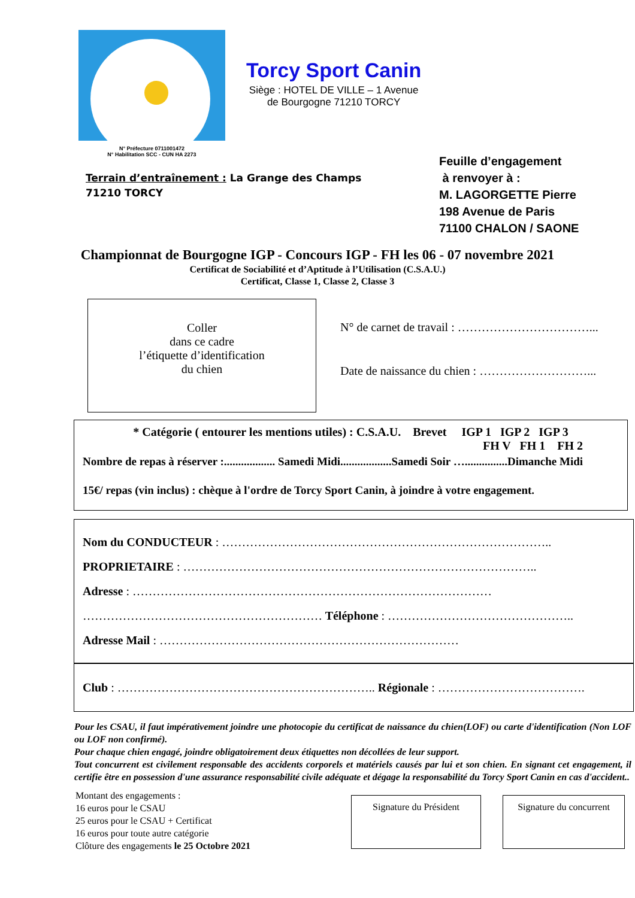N° Préfecture 0711001472
N° Habilitation SCC - CUN HA 2273
Torcy Sport Canin
Siège : HOTEL DE VILLE – 1 Avenue
de Bourgogne 71210 TORCY
Terrain d’entraînement : La Grange des Champs
71210 TORCY
Feuille d’engagement
à renvoyer à :
M. LAGORGETTE Pierre
198 Avenue de Paris
71100 CHALON / SAONE
Championnat de Bourgogne IGP - Concours IGP - FH les 06 - 07 novembre 2021
Certificat de Sociabilité et d’Aptitude à l’Utilisation (C.S.A.U.)
Certificat, Classe 1, Classe 2, Classe 3
Coller
dans ce cadre
l’étiquette d’identification
du chien
N° de carnet de travail : ……………………………...
Date de naissance du chien : ………………………...
* Catégorie ( entourer les mentions utiles) : C.S.A.U. Brevet IGP 1 IGP 2 IGP 3
FH V FH 1 FH 2
Nombre de repas à réserver :.................. Samedi Midi..................Samedi Soir …...............Dimanche Midi
15€/ repas (vin inclus) : chèque à l'ordre de Torcy Sport Canin, à joindre à votre engagement.
Nom du CONDUCTEUR : ………………………………………………………………………..
PROPRIETAIRE : ……………………………………………………………………………..
Adresse : ………………………………………………………………………………
…………………………………………………… Téléphone : ………………………………………..
Adresse Mail : …………………………………………………………………
Club : ……………………………………………………….. Régionale : ……………………………….
Pour les CSAU, il faut impérativement joindre une photocopie du certificat de naissance du chien(LOF) ou carte d'identification (Non LOF ou LOF non confirmé).
Pour chaque chien engagé, joindre obligatoirement deux étiquettes non décollées de leur support.
Tout concurrent est civilement responsable des accidents corporels et matériels causés par lui et son chien. En signant cet engagement, il certifie être en possession d'une assurance responsabilité civile adéquate et dégage la responsabilité du Torcy Sport Canin en cas d'accident..
Montant des engagements :
16 euros pour le CSAU
25 euros pour le CSAU + Certificat
16 euros pour toute autre catégorie
Clôture des engagements le 25 Octobre 2021
Signature du Président Signature du concurrent